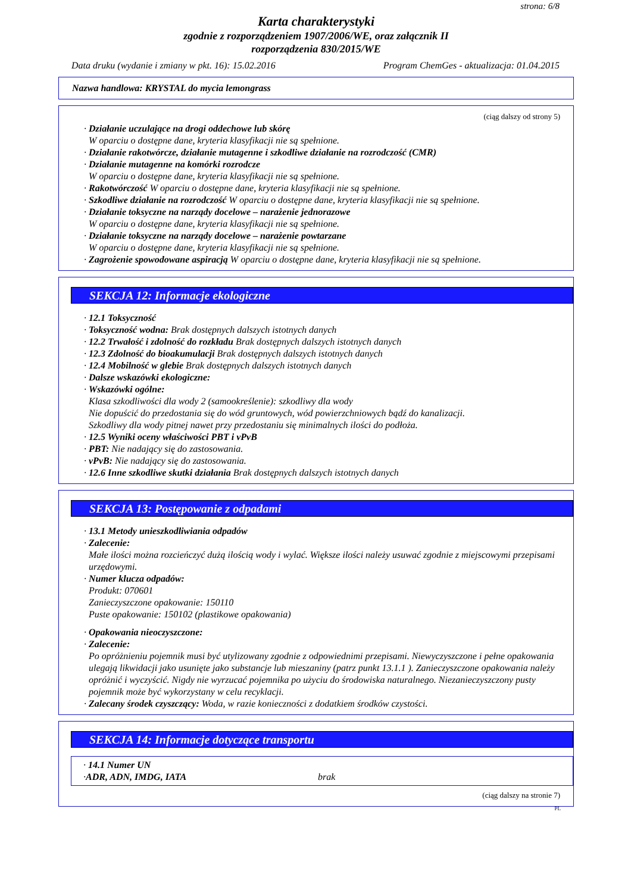strona: 6/8
Karta charakterystyki
zgodnie z rozporządzeniem 1907/2006/WE, oraz załącznik II
rozporządzenia 830/2015/WE
Data druku (wydanie i zmiany w pkt. 16): 15.02.2016 Program ChemGes - aktualizacja: 01.04.2015
Nazwa handlowa: KRYSTAL do mycia lemongrass
(ciąg dalszy od strony 5)
· Działanie uczulające na drogi oddechowe lub skórę
W oparciu o dostępne dane, kryteria klasyfikacji nie są spełnione.
· Działanie rakotwórcze, działanie mutagenne i szkodliwe działanie na rozrodczość (CMR)
· Działanie mutagenne na komórki rozrodcze
W oparciu o dostępne dane, kryteria klasyfikacji nie są spełnione.
· Rakotwórczość W oparciu o dostępne dane, kryteria klasyfikacji nie są spełnione.
· Szkodliwe działanie na rozrodczość W oparciu o dostępne dane, kryteria klasyfikacji nie są spełnione.
· Działanie toksyczne na narządy docelowe – narażenie jednorazowe
W oparciu o dostępne dane, kryteria klasyfikacji nie są spełnione.
· Działanie toksyczne na narządy docelowe – narażenie powtarzane
W oparciu o dostępne dane, kryteria klasyfikacji nie są spełnione.
· Zagrożenie spowodowane aspiracją W oparciu o dostępne dane, kryteria klasyfikacji nie są spełnione.
SEKCJA 12: Informacje ekologiczne
· 12.1 Toksyczność
· Toksyczność wodna: Brak dostępnych dalszych istotnych danych
· 12.2 Trwałość i zdolność do rozkładu Brak dostępnych dalszych istotnych danych
· 12.3 Zdolność do bioakumulacji Brak dostępnych dalszych istotnych danych
· 12.4 Mobilność w glebie Brak dostępnych dalszych istotnych danych
· Dalsze wskazówki ekologiczne:
· Wskazówki ogólne:
Klasa szkodliwości dla wody 2 (samookreślenie): szkodliwy dla wody
Nie dopuścić do przedostania się do wód gruntowych, wód powierzchniowych bądź do kanalizacji.
Szkodliwy dla wody pitnej nawet przy przedostaniu się minimalnych ilości do podłoża.
· 12.5 Wyniki oceny właściwości PBT i vPvB
· PBT: Nie nadający się do zastosowania.
· vPvB: Nie nadający się do zastosowania.
· 12.6 Inne szkodliwe skutki działania Brak dostępnych dalszych istotnych danych
SEKCJA 13: Postępowanie z odpadami
· 13.1 Metody unieszkodliwiania odpadów
· Zalecenie:
Małe ilości można rozcieńczyć dużą ilością wody i wylać. Większe ilości należy usuwać zgodnie z miejscowymi przepisami urzędowymi.
· Numer klucza odpadów:
Produkt: 070601
Zanieczyszczone opakowanie: 150110
Puste opakowanie: 150102 (plastikowe opakowania)
· Opakowania nieoczyszczone:
· Zalecenie:
Po opróżnieniu pojemnik musi być utylizowany zgodnie z odpowiednimi przepisami. Niewyczyszczone i pełne opakowania ulegają likwidacji jako usunięte jako substancje lub mieszaniny (patrz punkt 13.1.1 ). Zanieczyszczone opakowania należy opróżnić i wyczyścić. Nigdy nie wyrzucać pojemnika po użyciu do środowiska naturalnego. Niezanieczyszczony pusty pojemnik może być wykorzystany w celu recyklacji.
· Zalecany środek czyszczący: Woda, w razie konieczności z dodatkiem środków czystości.
SEKCJA 14: Informacje dotyczące transportu
· 14.1 Numer UN
· ADR, ADN, IMDG, IATA brak
(ciąg dalszy na stronie 7)
PL